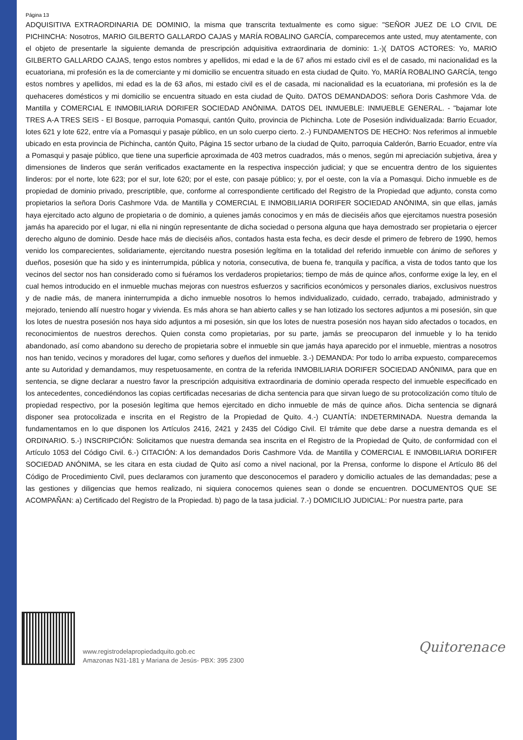Página 13
ADQUISITIVA EXTRAORDINARIA DE DOMINIO, la misma que transcrita textualmente es como sigue: "SEÑOR JUEZ DE LO CIVIL DE PICHINCHA: Nosotros, MARIO GILBERTO GALLARDO CAJAS y MARÍA ROBALINO GARCÍA, comparecemos ante usted, muy atentamente, con el objeto de presentarle la siguiente demanda de prescripción adquisitiva extraordinaria de dominio: 1.-)( DATOS ACTORES: Yo, MARIO GILBERTO GALLARDO CAJAS, tengo estos nombres y apellidos, mi edad e la de 67 años mi estado civil es el de casado, mi nacionalidad es la ecuatoriana, mi profesión es la de comerciante y mi domicilio se encuentra situado en esta ciudad de Quito. Yo, MARÍA ROBALINO GARCÍA, tengo estos nombres y apellidos, mi edad es la de 63 años, mi estado civil es el de casada, mi nacionalidad es la ecuatoriana, mi profesión es la de quehaceres domésticos y mi domicilio se encuentra situado en esta ciudad de Quito. DATOS DEMANDADOS: señora Doris Cashmore Vda. de Mantilla y COMERCIAL E INMOBILIARIA DORIFER SOCIEDAD ANÓNIMA. DATOS DEL INMUEBLE: INMUEBLE GENERAL. - "bajamar lote TRES A-A TRES SEIS - El Bosque, parroquia Pomasqui, cantón Quito, provincia de Pichincha. Lote de Posesión individualizada: Barrio Ecuador, lotes 621 y lote 622, entre vía a Pomasqui y pasaje público, en un solo cuerpo cierto. 2.-) FUNDAMENTOS DE HECHO: Nos referimos al inmueble ubicado en esta provincia de Pichincha, cantón Quito, Página 15 sector urbano de la ciudad de Quito, parroquia Calderón, Barrio Ecuador, entre vía a Pomasqui y pasaje público, que tiene una superficie aproximada de 403 metros cuadrados, más o menos, según mi apreciación subjetiva, área y dimensiones de linderos que serán verificados exactamente en la respectiva inspección judicial; y que se encuentra dentro de los siguientes linderos: por el norte, lote 623; por el sur, lote 620; por el este, con pasaje público; y, por el oeste, con la vía a Pomasqui. Dicho inmueble es de propiedad de dominio privado, prescriptible, que, conforme al correspondiente certificado del Registro de la Propiedad que adjunto, consta como propietarios la señora Doris Cashmore Vda. de Mantilla y COMERCIAL E INMOBILIARIA DORIFER SOCIEDAD ANÓNIMA, sin que ellas, jamás haya ejercitado acto alguno de propietaria o de dominio, a quienes jamás conocimos y en más de dieciséis años que ejercitamos nuestra posesión jamás ha aparecido por el lugar, ni ella ni ningún representante de dicha sociedad o persona alguna que haya demostrado ser propietaria o ejercer derecho alguno de dominio. Desde hace más de dieciséis años, contados hasta esta fecha, es decir desde el primero de febrero de 1990, hemos venido los comparecientes, solidariamente, ejercitando nuestra posesión legítima en la totalidad del referido inmueble con ánimo de señores y dueños, posesión que ha sido y es ininterrumpida, pública y notoria, consecutiva, de buena fe, tranquila y pacífica, a vista de todos tanto que los vecinos del sector nos han considerado como si fuéramos los verdaderos propietarios; tiempo de más de quince años, conforme exige la ley, en el cual hemos introducido en el inmueble muchas mejoras con nuestros esfuerzos y sacrificios económicos y personales diarios, exclusivos nuestros y de nadie más, de manera ininterrumpida a dicho inmueble nosotros lo hemos individualizado, cuidado, cerrado, trabajado, administrado y mejorado, teniendo allí nuestro hogar y vivienda. Es más ahora se han abierto calles y se han lotizado los sectores adjuntos a mi posesión, sin que los lotes de nuestra posesión nos haya sido adjuntos a mi posesión, sin que los lotes de nuestra posesión nos hayan sido afectados o tocados, en reconocimientos de nuestros derechos. Quien consta como propietarias, por su parte, jamás se preocuparon del inmueble y lo ha tenido abandonado, así como abandono su derecho de propietaria sobre el inmueble sin que jamás haya aparecido por el inmueble, mientras a nosotros nos han tenido, vecinos y moradores del lugar, como señores y dueños del inmueble. 3.-) DEMANDA: Por todo lo arriba expuesto, comparecemos ante su Autoridad y demandamos, muy respetuosamente, en contra de la referida INMOBILIARIA DORIFER SOCIEDAD ANÓNIMA, para que en sentencia, se digne declarar a nuestro favor la prescripción adquisitiva extraordinaria de dominio operada respecto del inmueble especificado en los antecedentes, concediéndonos las copias certificadas necesarias de dicha sentencia para que sirvan luego de su protocolización como título de propiedad respectivo, por la posesión legítima que hemos ejercitado en dicho inmueble de más de quince años. Dicha sentencia se dignará disponer sea protocolizada e inscrita en el Registro de la Propiedad de Quito. 4.-) CUANTÍA: INDETERMINADA. Nuestra demanda la fundamentamos en lo que disponen los Artículos 2416, 2421 y 2435 del Código Civil. El trámite que debe darse a nuestra demanda es el ORDINARIO. 5.-) INSCRIPCIÓN: Solicitamos que nuestra demanda sea inscrita en el Registro de la Propiedad de Quito, de conformidad con el Artículo 1053 del Código Civil. 6.-) CITACIÓN: A los demandados Doris Cashmore Vda. de Mantilla y COMERCIAL E INMOBILIARIA DORIFER SOCIEDAD ANÓNIMA, se les citara en esta ciudad de Quito así como a nivel nacional, por la Prensa, conforme lo dispone el Artículo 86 del Código de Procedimiento Civil, pues declaramos con juramento que desconocemos el paradero y domicilio actuales de las demandadas; pese a las gestiones y diligencias que hemos realizado, ni siquiera conocemos quienes sean o donde se encuentren. DOCUMENTOS QUE SE ACOMPAÑAN: a) Certificado del Registro de la Propiedad. b) pago de la tasa judicial. 7.-) DOMICILIO JUDICIAL: Por nuestra parte, para
www.registrodelapropiedadquito.gob.ec
Amazonas N31-181 y Mariana de Jesús- PBX: 395 2300
Quitorenace